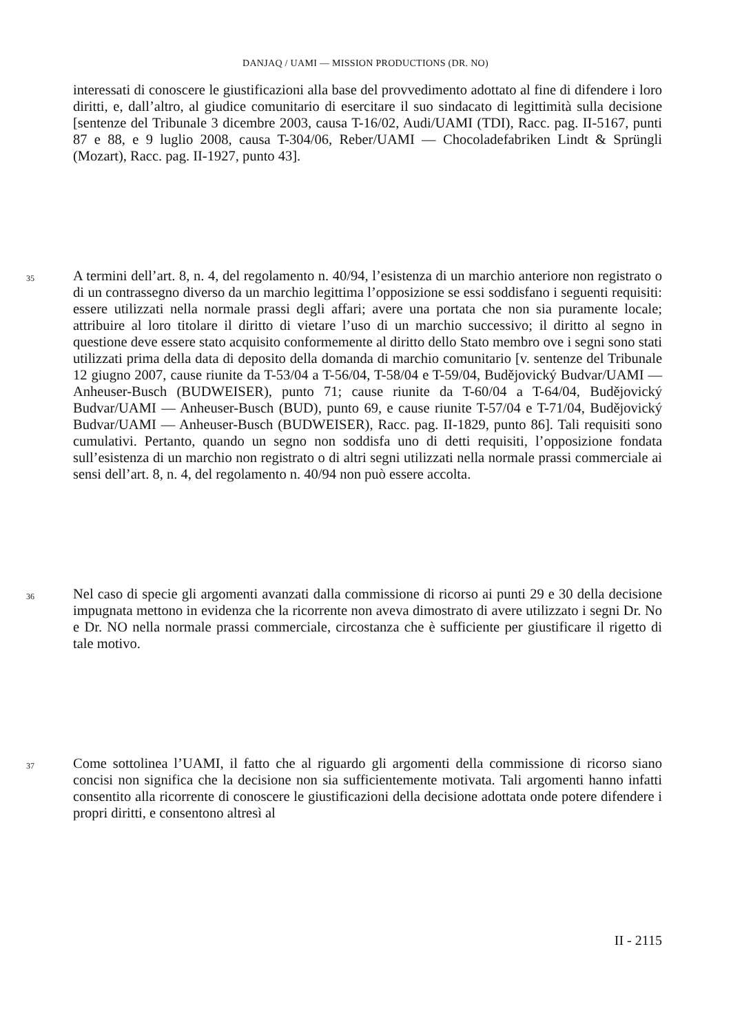DANJAQ / UAMI — MISSION PRODUCTIONS (DR. NO)
interessati di conoscere le giustificazioni alla base del provvedimento adottato al fine di difendere i loro diritti, e, dall’altro, al giudice comunitario di esercitare il suo sindacato di legittimità sulla decisione [sentenze del Tribunale 3 dicembre 2003, causa T-16/02, Audi/UAMI (TDI), Racc. pag. II-5167, punti 87 e 88, e 9 luglio 2008, causa T-304/06, Reber/UAMI — Chocoladefabriken Lindt & Sprüngli (Mozart), Racc. pag. II-1927, punto 43].
35
A termini dell’art. 8, n. 4, del regolamento n. 40/94, l’esistenza di un marchio anteriore non registrato o di un contrassegno diverso da un marchio legittima l’opposizione se essi soddisfano i seguenti requisiti: essere utilizzati nella normale prassi degli affari; avere una portata che non sia puramente locale; attribuire al loro titolare il diritto di vietare l’uso di un marchio successivo; il diritto al segno in questione deve essere stato acquisito conformemente al diritto dello Stato membro ove i segni sono stati utilizzati prima della data di deposito della domanda di marchio comunitario [v. sentenze del Tribunale 12 giugno 2007, cause riunite da T-53/04 a T-56/04, T-58/04 e T-59/04, Budějovický Budvar/UAMI — Anheuser-Busch (BUDWEISER), punto 71; cause riunite da T-60/04 a T-64/04, Budějovický Budvar/UAMI — Anheuser-Busch (BUD), punto 69, e cause riunite T-57/04 e T-71/04, Budějovický Budvar/UAMI — Anheuser-Busch (BUDWEISER), Racc. pag. II-1829, punto 86]. Tali requisiti sono cumulativi. Pertanto, quando un segno non soddisfa uno di detti requisiti, l’opposizione fondata sull’esistenza di un marchio non registrato o di altri segni utilizzati nella normale prassi commerciale ai sensi dell’art. 8, n. 4, del regolamento n. 40/94 non può essere accolta.
36
Nel caso di specie gli argomenti avanzati dalla commissione di ricorso ai punti 29 e 30 della decisione impugnata mettono in evidenza che la ricorrente non aveva dimostrato di avere utilizzato i segni Dr. No e Dr. NO nella normale prassi commerciale, circostanza che è sufficiente per giustificare il rigetto di tale motivo.
37
Come sottolinea l’UAMI, il fatto che al riguardo gli argomenti della commissione di ricorso siano concisi non significa che la decisione non sia sufficientemente motivata. Tali argomenti hanno infatti consentito alla ricorrente di conoscere le giustificazioni della decisione adottata onde potere difendere i propri diritti, e consentono altresì al
II - 2115